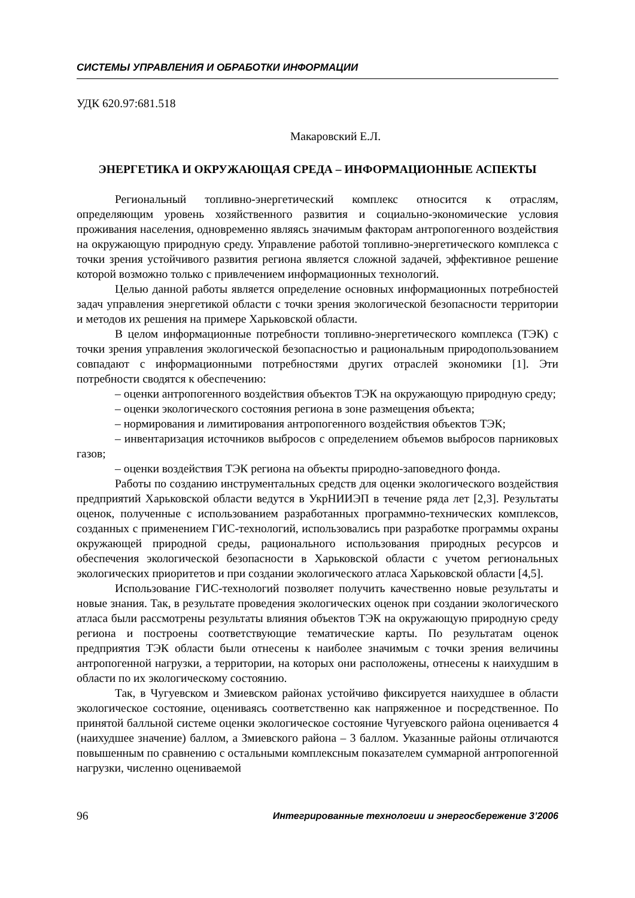СИСТЕМЫ УПРАВЛЕНИЯ И ОБРАБОТКИ ИНФОРМАЦИИ
УДК 620.97:681.518
Макаровский Е.Л.
ЭНЕРГЕТИКА И ОКРУЖАЮЩАЯ СРЕДА – ИНФОРМАЦИОННЫЕ АСПЕКТЫ
Региональный топливно-энергетический комплекс относится к отраслям, определяющим уровень хозяйственного развития и социально-экономические условия проживания населения, одновременно являясь значимым факторам антропогенного воздействия на окружающую природную среду. Управление работой топливно-энергетического комплекса с точки зрения устойчивого развития региона является сложной задачей, эффективное решение которой возможно только с привлечением информационных технологий.
Целью данной работы является определение основных информационных потребностей задач управления энергетикой области с точки зрения экологической безопасности территории и методов их решения на примере Харьковской области.
В целом информационные потребности топливно-энергетического комплекса (ТЭК) с точки зрения управления экологической безопасностью и рациональным природопользованием совпадают с информационными потребностями других отраслей экономики [1]. Эти потребности сводятся к обеспечению:
– оценки антропогенного воздействия объектов ТЭК на окружающую природную среду;
– оценки экологического состояния региона в зоне размещения объекта;
– нормирования и лимитирования антропогенного воздействия объектов ТЭК;
– инвентаризация источников выбросов с определением объемов выбросов парниковых газов;
– оценки воздействия ТЭК региона на объекты природно-заповедного фонда.
Работы по созданию инструментальных средств для оценки экологического воздействия предприятий Харьковской области ведутся в УкрНИИЭП в течение ряда лет [2,3]. Результаты оценок, полученные с использованием разработанных программно-технических комплексов, созданных с применением ГИС-технологий, использовались при разработке программы охраны окружающей природной среды, рационального использования природных ресурсов и обеспечения экологической безопасности в Харьковской области с учетом региональных экологических приоритетов и при создании экологического атласа Харьковской области [4,5].
Использование ГИС-технологий позволяет получить качественно новые результаты и новые знания. Так, в результате проведения экологических оценок при создании экологического атласа были рассмотрены результаты влияния объектов ТЭК на окружающую природную среду региона и построены соответствующие тематические карты. По результатам оценок предприятия ТЭК области были отнесены к наиболее значимым с точки зрения величины антропогенной нагрузки, а территории, на которых они расположены, отнесены к наихудшим в области по их экологическому состоянию.
Так, в Чугуевском и Змиевском районах устойчиво фиксируется наихудшее в области экологическое состояние, оцениваясь соответственно как напряженное и посредственное. По принятой балльной системе оценки экологическое состояние Чугуевского района оценивается 4 (наихудшее значение) баллом, а Змиевского района – 3 баллом. Указанные районы отличаются повышенным по сравнению с остальными комплексным показателем суммарной антропогенной нагрузки, численно оцениваемой
96 Интегрированные технологии и энергосбережение 3’2006